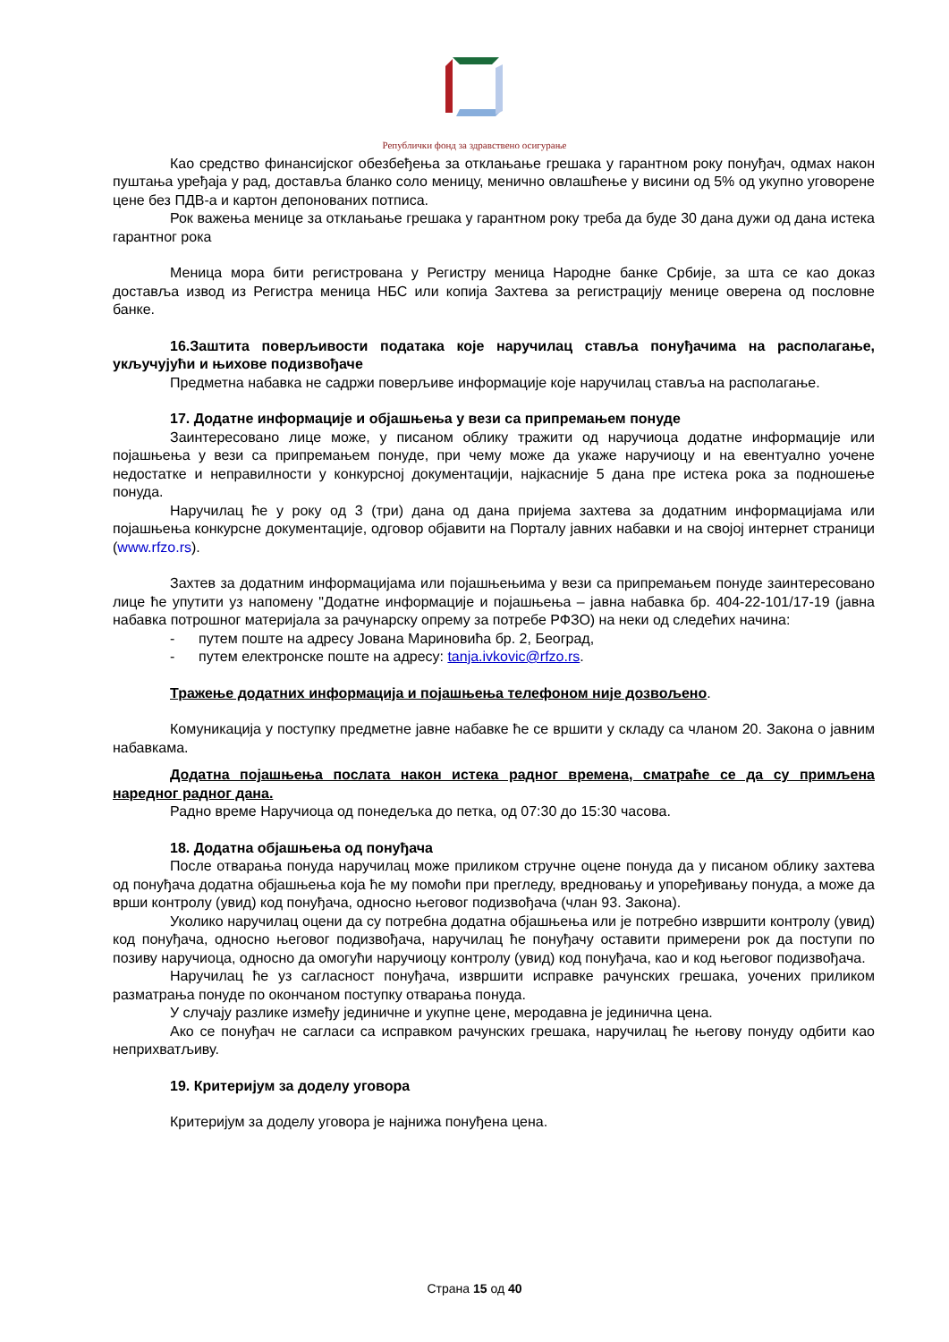Републички фонд за здравствено осигурање
Као средство финансијског обезбеђења за отклањање грешака у гарантном року понуђач, одмах након пуштања уређаја у рад, доставља бланко соло меницу, менично овлашћење у висини од 5% од укупно уговорене цене без ПДВ-а и картон депонованих потписа.
Рок важења менице за отклањање грешака у гарантном року треба да буде 30 дана дужи од дана истека гарантног рока
Меница мора бити регистрована у Регистру меница Народне банке Србије, за шта се као доказ доставља извод из Регистра меница НБС или копија Захтева за регистрацију менице оверена од пословне банке.
16.Заштита поверљивости података које наручилац ставља понуђачима на располагање, укључујући и њихове подизвођаче
Предметна набавка не садржи поверљиве информације које наручилац ставља на располагање.
17. Додатне информације и објашњења у вези са припремањем понуде
Заинтересовано лице може, у писаном облику тражити од наручиоца додатне информације или појашњења у вези са припремањем понуде, при чему може да укаже наручиоцу и на евентуално уочене недостатке и неправилности у конкурсној документацији, најкасније 5 дана пре истека рока за подношење понуда.
Наручилац ће у року од 3 (три) дана од дана пријема захтева за додатним информацијама или појашњења конкурсне документације, одговор објавити на Порталу јавних набавки и на својој интернет страници (www.rfzo.rs).
Захтев за додатним информацијама или појашњењима у вези са припремањем понуде заинтересовано лице ће упутити уз напомену "Додатне информације и појашњења – јавна набавка бр. 404-22-101/17-19 (јавна набавка потрошног материјала за рачунарску опрему за потребе РФЗО) на неки од следећих начина:
- путем поште на адресу Јована Мариновића бр. 2, Београд,
- путем електронске поште на адресу: tanja.ivkovic@rfzo.rs.
Тражење додатних информација и појашњења телефоном није дозвољено.
Комуникација у поступку предметне јавне набавке ће се вршити у складу са чланом 20. Закона о јавним набавкама.
Додатна појашњења послата након истека радног времена, сматраће се да су примљена наредног радног дана.
Радно време Наручиоца од понедељка до петка, од 07:30 до 15:30 часова.
18. Додатна објашњења од понуђача
После отварања понуда наручилац може приликом стручне оцене понуда да у писаном облику захтева од понуђача додатна објашњења која ће му помоћи при прегледу, вредновању и упоређивању понуда, а може да врши контролу (увид) код понуђача, односно његовог подизвођача (члан 93. Закона).
Уколико наручилац оцени да су потребна додатна објашњења или је потребно извршити контролу (увид) код понуђача, односно његовог подизвођача, наручилац ће понуђачу оставити примерени рок да поступи по позиву наручиоца, односно да омогући наручиоцу контролу (увид) код понуђача, као и код његовог подизвођача.
Наручилац ће уз сагласност понуђача, извршити исправке рачунских грешака, уочених приликом разматрања понуде по окончаном поступку отварања понуда.
У случају разлике између јединичне и укупне цене, меродавна је јединична цена.
Ако се понуђач не сагласи са исправком рачунских грешака, наручилац ће његову понуду одбити као неприхватљиву.
19. Критеријум за доделу уговора
Критеријум за доделу уговора је најнижа понуђена цена.
Страна 15 од 40